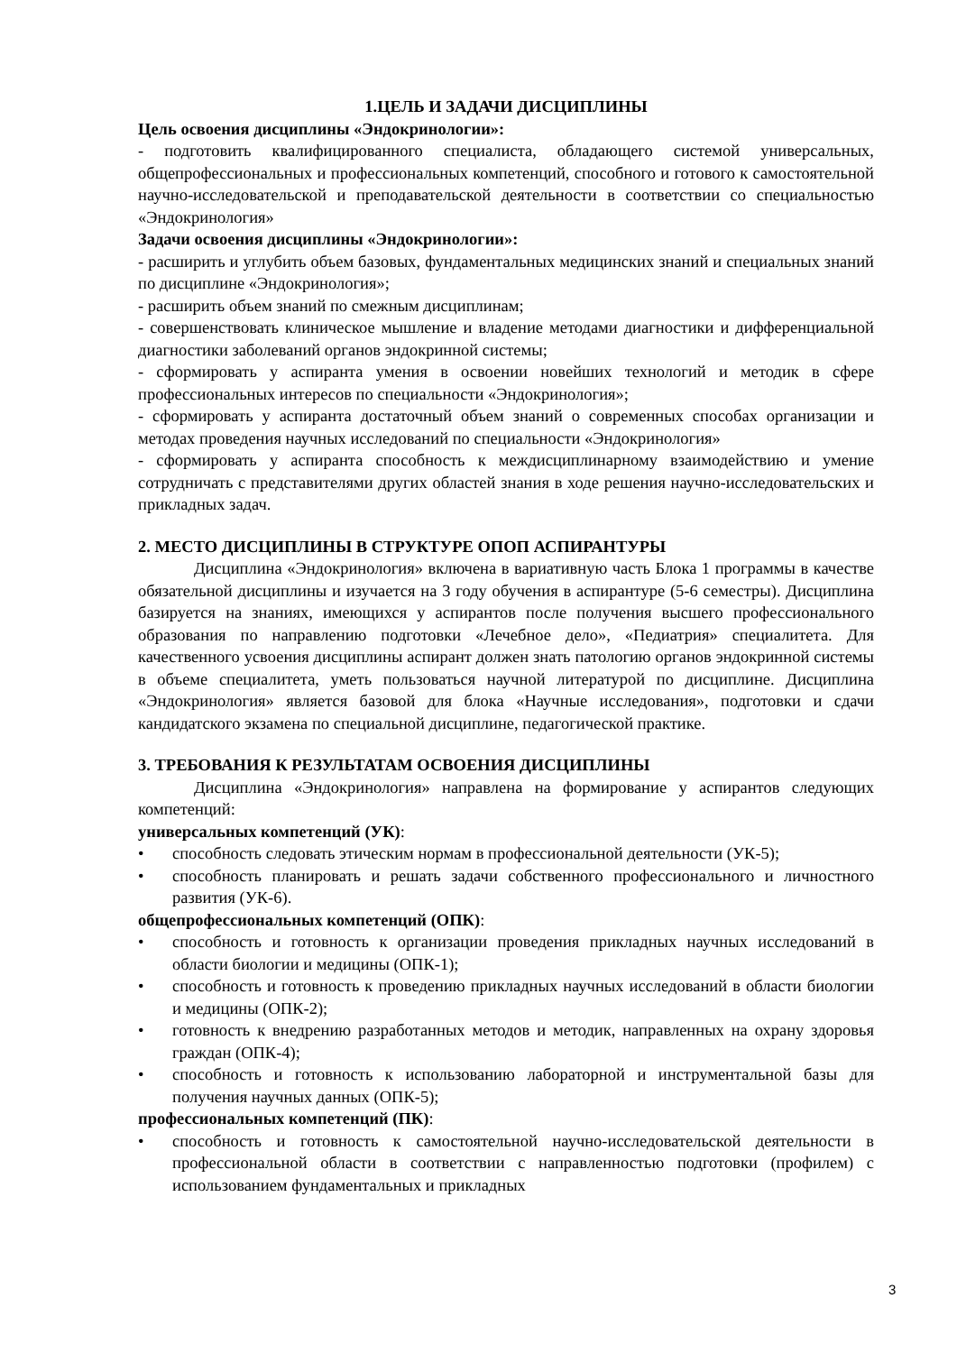1.ЦЕЛЬ И ЗАДАЧИ ДИСЦИПЛИНЫ
Цель освоения дисциплины «Эндокринологии»:
- подготовить квалифицированного специалиста, обладающего системой универсальных, общепрофессиональных и профессиональных компетенций, способного и готового к самостоятельной научно-исследовательской и преподавательской деятельности в соответствии со специальностью «Эндокринология»
Задачи освоения дисциплины «Эндокринологии»:
- расширить и углубить объем базовых, фундаментальных медицинских знаний и специальных знаний по дисциплине «Эндокринология»;
- расширить объем знаний по смежным дисциплинам;
- совершенствовать клиническое мышление и владение методами диагностики и дифференциальной диагностики заболеваний органов эндокринной системы;
- сформировать у аспиранта умения в освоении новейших технологий и методик в сфере профессиональных интересов по специальности «Эндокринология»;
- сформировать у аспиранта достаточный объем знаний о современных способах организации и методах проведения научных исследований по специальности «Эндокринология»
- сформировать у аспиранта способность к междисциплинарному взаимодействию и умение сотрудничать с представителями других областей знания в ходе решения научно-исследовательских и прикладных задач.
2. МЕСТО ДИСЦИПЛИНЫ В СТРУКТУРЕ ОПОП АСПИРАНТУРЫ
Дисциплина «Эндокринология» включена в вариативную часть Блока 1 программы в качестве обязательной дисциплины и изучается на 3 году обучения в аспирантуре (5-6 семестры). Дисциплина базируется на знаниях, имеющихся у аспирантов после получения высшего профессионального образования по направлению подготовки «Лечебное дело», «Педиатрия» специалитета. Для качественного усвоения дисциплины аспирант должен знать патологию органов эндокринной системы в объеме специалитета, уметь пользоваться научной литературой по дисциплине. Дисциплина «Эндокринология» является базовой для блока «Научные исследования», подготовки и сдачи кандидатского экзамена по специальной дисциплине, педагогической практике.
3. ТРЕБОВАНИЯ К РЕЗУЛЬТАТАМ ОСВОЕНИЯ ДИСЦИПЛИНЫ
Дисциплина «Эндокринология» направлена на формирование у аспирантов следующих компетенций:
универсальных компетенций (УК):
• способность следовать этическим нормам в профессиональной деятельности (УК-5);
• способность планировать и решать задачи собственного профессионального и личностного развития (УК-6).
общепрофессиональных компетенций (ОПК):
• способность и готовность к организации проведения прикладных научных исследований в области биологии и медицины (ОПК-1);
• способность и готовность к проведению прикладных научных исследований в области биологии и медицины (ОПК-2);
• готовность к внедрению разработанных методов и методик, направленных на охрану здоровья граждан (ОПК-4);
• способность и готовность к использованию лабораторной и инструментальной базы для получения научных данных (ОПК-5);
профессиональных компетенций (ПК):
• способность и готовность к самостоятельной научно-исследовательской деятельности в профессиональной области в соответствии с направленностью подготовки (профилем) с использованием фундаментальных и прикладных
3